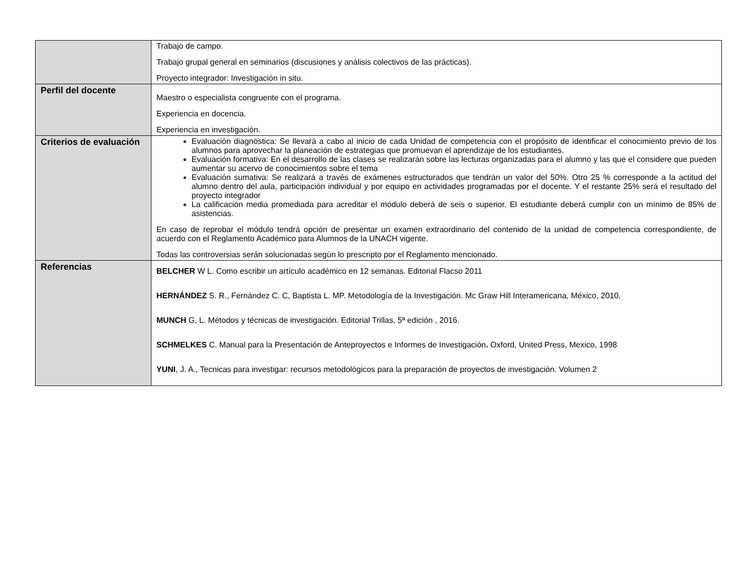| | Trabajo de campo. Trabajo grupal general en seminarios (discusiones y análisis colectivos de las prácticas). Proyecto integrador: Investigación in situ. |
| Perfil del docente | Maestro o especialista congruente con el programa. Experiencia en docencia. Experiencia en investigación. |
| Criterios de evaluación | Evaluación diagnóstica: Se llevará a cabo al inicio de cada Unidad de competencia con el propósito de identificar el conocimiento previo de los alumnos para aprovechar la planeación de estrategias que promuevan el aprendizaje de los estudiantes. Evaluación formativa: En el desarrollo de las clases se realizarán sobre las lecturas organizadas para el alumno y las que el considere que pueden aumentar su acervo de conocimientos sobre el tema Evaluación sumativa: Se realizará a través de exámenes estructurados que tendrán un valor del 50%. Otro 25 % corresponde a la actitud del alumno dentro del aula, participación individual y por equipo en actividades programadas por el docente. Y el restante 25% será el resultado del proyecto integrador La calificación media promediada para acreditar el módulo deberá de seis o superior. El estudiante deberá cumplir con un mínimo de 85% de asistencias. En caso de reprobar el módulo tendrá opción de presentar un examen extraordinario del contenido de la unidad de competencia correspondiente, de acuerdo con el Reglamento Académico para Alumnos de la UNACH vigente. Todas las controversias serán solucionadas según lo prescripto por el Reglamento mencionado. |
| Referencias | BELCHER W L. Como escribir un artículo académico en 12 semanas. Editorial Flacso 2011 HERNÁNDEZ S. R., Fernández C. C, Baptista L. MP. Metodología de la Investigación. Mc Graw Hill Interamericana, México, 2010. MUNCH G, L. Métodos y técnicas de investigación. Editorial Trillas, 5ª edición , 2016. SCHMELKES C. Manual para la Presentación de Anteproyectos e Informes de Investigación . Oxford, United Press, Mexico, 1998 YUNI , J. A., Tecnicas para investigar: recursos metodológicos para la preparación de proyectos de investigación. Volumen 2 |